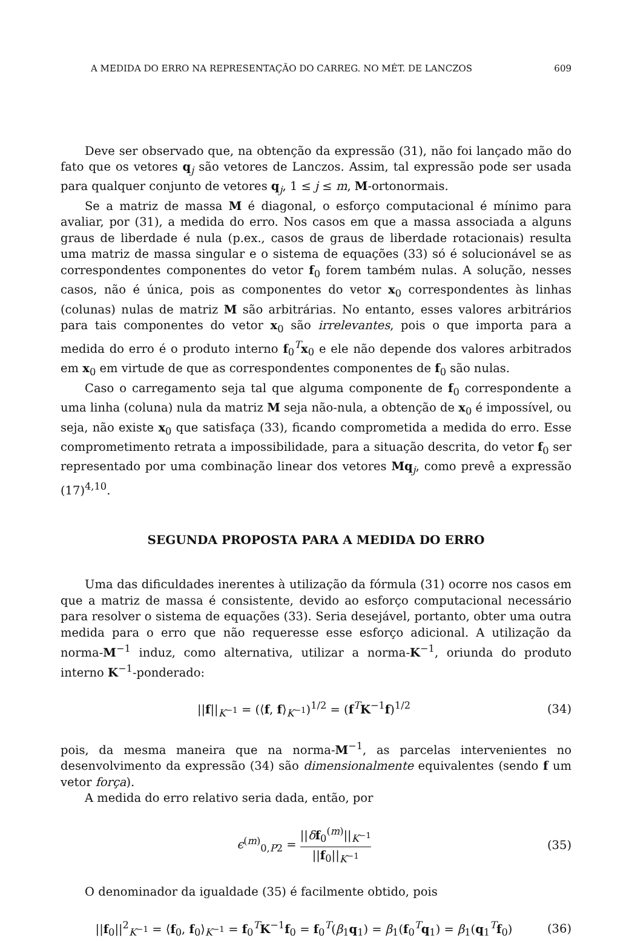A MEDIDA DO ERRO NA REPRESENTAÇÃO DO CARREG. NO MÉT. DE LANCZOS 609
Deve ser observado que, na obtenção da expressão (31), não foi lançado mão do fato que os vetores q<sub>j</sub> são vetores de Lanczos. Assim, tal expressão pode ser usada para qualquer conjunto de vetores q<sub>j</sub>, 1 ≤ j ≤ m, M-ortonormais.
Se a matriz de massa M é diagonal, o esforço computacional é mínimo para avaliar, por (31), a medida do erro. Nos casos em que a massa associada a alguns graus de liberdade é nula (p.ex., casos de graus de liberdade rotacionais) resulta uma matriz de massa singular e o sistema de equações (33) só é solucionável se as correspondentes componentes do vetor f<sub>0</sub> forem também nulas. A solução, nesses casos, não é única, pois as componentes do vetor x<sub>0</sub> correspondentes às linhas (colunas) nulas de matriz M são arbitrárias. No entanto, esses valores arbitrários para tais componentes do vetor x<sub>0</sub> são irrelevantes, pois o que importa para a medida do erro é o produto interno f<sub>0</sub><sup>T</sup>x<sub>0</sub> e ele não depende dos valores arbitrados em x<sub>0</sub> em virtude de que as correspondentes componentes de f<sub>0</sub> são nulas.
Caso o carregamento seja tal que alguma componente de f<sub>0</sub> correspondente a uma linha (coluna) nula da matriz M seja não-nula, a obtenção de x<sub>0</sub> é impossível, ou seja, não existe x<sub>0</sub> que satisfaça (33), ficando comprometida a medida do erro. Esse comprometimento retrata a impossibilidade, para a situação descrita, do vetor f<sub>0</sub> ser representado por uma combinação linear dos vetores Mq<sub>j</sub>, como prevê a expressão (17)<sup>4,10</sup>.
SEGUNDA PROPOSTA PARA A MEDIDA DO ERRO
Uma das dificuldades inerentes à utilização da fórmula (31) ocorre nos casos em que a matriz de massa é consistente, devido ao esforço computacional necessário para resolver o sistema de equações (33). Seria desejável, portanto, obter uma outra medida para o erro que não requeresse esse esforço adicional. A utilização da norma-M<sup>−1</sup> induz, como alternativa, utilizar a norma-K<sup>−1</sup>, oriunda do produto interno K<sup>−1</sup>-ponderado:
||f||<sub>K<sup>−1</sup></sub> = (⟨f, f⟩<sub>K<sup>−1</sup></sub>)<sup>1/2</sup> = (f<sup>T</sup>K<sup>−1</sup>f)<sup>1/2</sup> (34)
pois, da mesma maneira que na norma-M<sup>−1</sup>, as parcelas intervenientes no desenvolvimento da expressão (34) são dimensionalmente equivalentes (sendo f um vetor força).
A medida do erro relativo seria dada, então, por
ϵ<sup>(m)</sup><sub>0,P2</sub> = ||δf<sub>0</sub><sup>(m)</sup>||<sub>K<sup>−1</sup></sub> ||f<sub>0</sub>||<sub>K<sup>−1</sup></sub> (35)
O denominador da igualdade (35) é facilmente obtido, pois
||f<sub>0</sub>||<sup>2</sup><sub>K<sup>−1</sup></sub> = ⟨f<sub>0</sub>, f<sub>0</sub>⟩<sub>K<sup>−1</sup></sub> = f<sub>0</sub><sup>T</sup>K<sup>−1</sup>f<sub>0</sub> = f<sub>0</sub><sup>T</sup>(β<sub>1</sub>q<sub>1</sub>) = β<sub>1</sub>(f<sub>0</sub><sup>T</sup>q<sub>1</sub>) = β<sub>1</sub>(q<sub>1</sub><sup>T</sup>f<sub>0</sub>) (36)